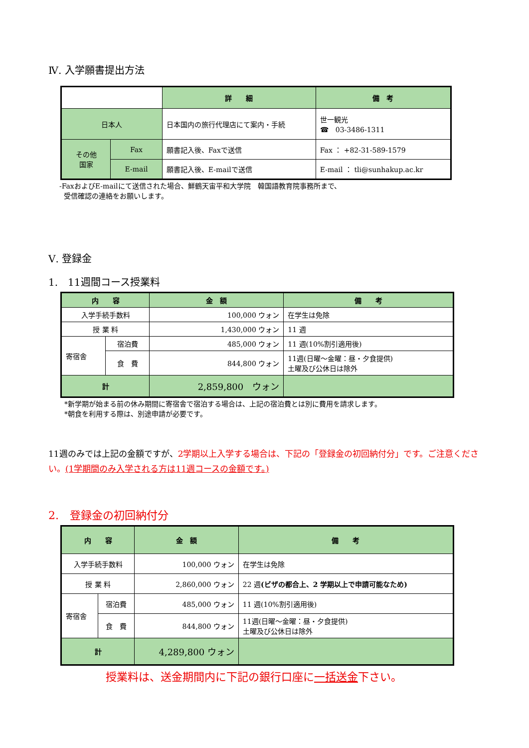Ⅳ. 入学願書提出方法
| | | 詳 細 | 備 考 |
| 日本人 | | 日本国内の旅行代理店にて案内・手続 | 世一観光 ☎ 03-3486-1311 |
| その他 国家 | Fax | 願書記入後、Faxで送信 | Fax ： +82-31-589-1579 |
| | E-mail | 願書記入後、E-mailで送信 | E-mail ： tli@sunhakup.ac.kr |
-FaxおよびE-mailにて送信された場合、鮮鶴天宙平和大学院　韓国語教育院事務所まで、
受信確認の連絡をお願いします。
Ⅴ. 登録金
1.　11週間コース授業料
| 内 容 | | 金 額 | 備 考 |
| --- | --- | --- | --- |
| 入学手続手数料 | | 100,000 ウォン | 在学生は免除 |
| 授 業 料 | | 1,430,000 ウォン | 11 週 |
| 寄宿舎 | 宿泊費 | 485,000 ウォン | 11 週(10%割引適用後) |
| | 食 費 | 844,800 ウォン | 11週(日曜～金曜：昼・夕食提供) 土曜及び公休日は除外 |
| 計 | | 2,859,800 ウォン | |
*新学期が始まる前の休み期間に寄宿舎で宿泊する場合は、上記の宿泊費とは別に費用を請求します。
*朝食を利用する際は、別途申請が必要です。
11週のみでは上記の金額ですが、2学期以上入学する場合は、下記の「登録金の初回納付分」です。ご注意ください。(1学期間のみ入学される方は11週コースの金額です。)
2.　登録金の初回納付分
| 内 容 | | 金 額 | 備 考 |
| --- | --- | --- | --- |
| 入学手続手数料 | | 100,000 ウォン | 在学生は免除 |
| 授 業 料 | | 2,860,000 ウォン | 22 週 (ビザの都合上、2 学期以上で申請可能なため) |
| 寄宿舎 | 宿泊費 | 485,000 ウォン | 11 週(10%割引適用後) |
| | 食 費 | 844,800 ウォン | 11週(日曜～金曜：昼・夕食提供) 土曜及び公休日は除外 |
| 計 | | 4,289,800 ウォン | |
授業料は、送金期間内に下記の銀行口座に一括送金下さい。